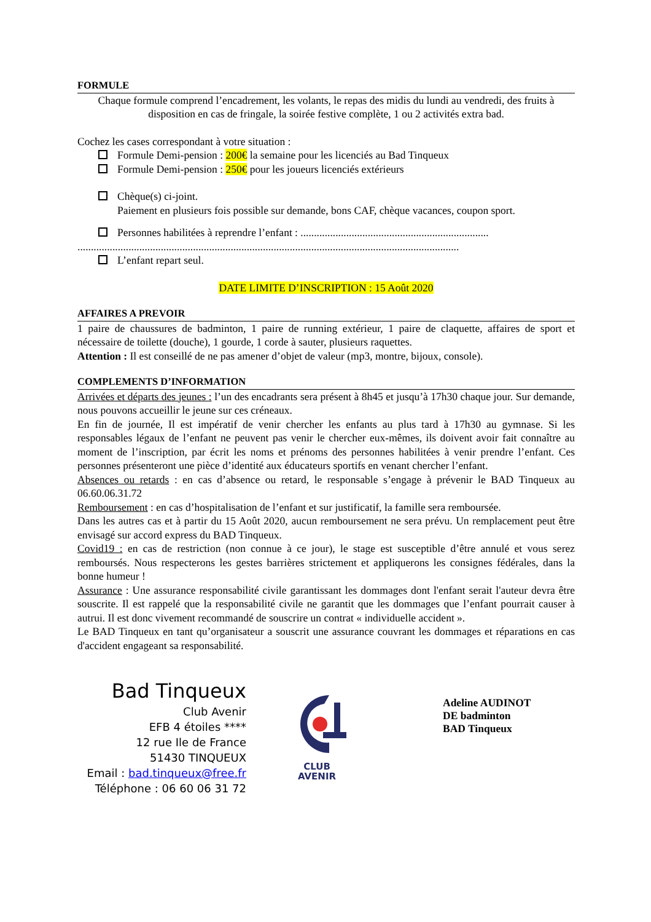FORMULE
Chaque formule comprend l’encadrement, les volants, le repas des midis du lundi au vendredi, des fruits à disposition en cas de fringale, la soirée festive complète, 1 ou 2 activités extra bad.
Cochez les cases correspondant à votre situation :
Formule Demi-pension : 200€ la semaine pour les licenciés au Bad Tinqueux
Formule Demi-pension : 250€ pour les joueurs licenciés extérieurs
Chèque(s) ci-joint.
Paiement en plusieurs fois possible sur demande, bons CAF, chèque vacances, coupon sport.
Personnes habilitées à reprendre l’enfant : ......................................................................
..............................................................................................................................................
L’enfant repart seul.
DATE LIMITE D’INSCRIPTION : 15 Août 2020
AFFAIRES A PREVOIR
1 paire de chaussures de badminton, 1 paire de running extérieur, 1 paire de claquette, affaires de sport et nécessaire de toilette (douche), 1 gourde, 1 corde à sauter, plusieurs raquettes.
Attention : Il est conseillé de ne pas amener d’objet de valeur (mp3, montre, bijoux, console).
COMPLEMENTS D’INFORMATION
Arrivées et départs des jeunes : l’un des encadrants sera présent à 8h45 et jusqu’à 17h30 chaque jour. Sur demande, nous pouvons accueillir le jeune sur ces créneaux.
En fin de journée, Il est impératif de venir chercher les enfants au plus tard à 17h30 au gymnase. Si les responsables légaux de l’enfant ne peuvent pas venir le chercher eux-mêmes, ils doivent avoir fait connaître au moment de l’inscription, par écrit les noms et prénoms des personnes habilitées à venir prendre l’enfant. Ces personnes présenteront une pièce d’identité aux éducateurs sportifs en venant chercher l’enfant.
Absences ou retards : en cas d’absence ou retard, le responsable s’engage à prévenir le BAD Tinqueux au 06.60.06.31.72
Remboursement : en cas d’hospitalisation de l’enfant et sur justificatif, la famille sera remboursée.
Dans les autres cas et à partir du 15 Août 2020, aucun remboursement ne sera prévu. Un remplacement peut être envisagé sur accord express du BAD Tinqueux.
Covid19 : en cas de restriction (non connue à ce jour), le stage est susceptible d’être annulé et vous serez remboursés. Nous respecterons les gestes barrières strictement et appliquerons les consignes fédérales, dans la bonne humeur !
Assurance : Une assurance responsabilité civile garantissant les dommages dont l'enfant serait l'auteur devra être souscrite. Il est rappelé que la responsabilité civile ne garantit que les dommages que l’enfant pourrait causer à autrui. Il est donc vivement recommandé de souscrire un contrat « individuelle accident ».
Le BAD Tinqueux en tant qu’organisateur a souscrit une assurance couvrant les dommages et réparations en cas d'accident engageant sa responsabilité.
Bad Tinqueux
Club Avenir
EFB 4 étoiles ****
12 rue Ile de France
51430 TINQUEUX
Email : bad.tinqueux@free.fr
Téléphone : 06 60 06 31 72
CLUB
AVENIR
Adeline AUDINOT
DE badminton
BAD Tinqueux